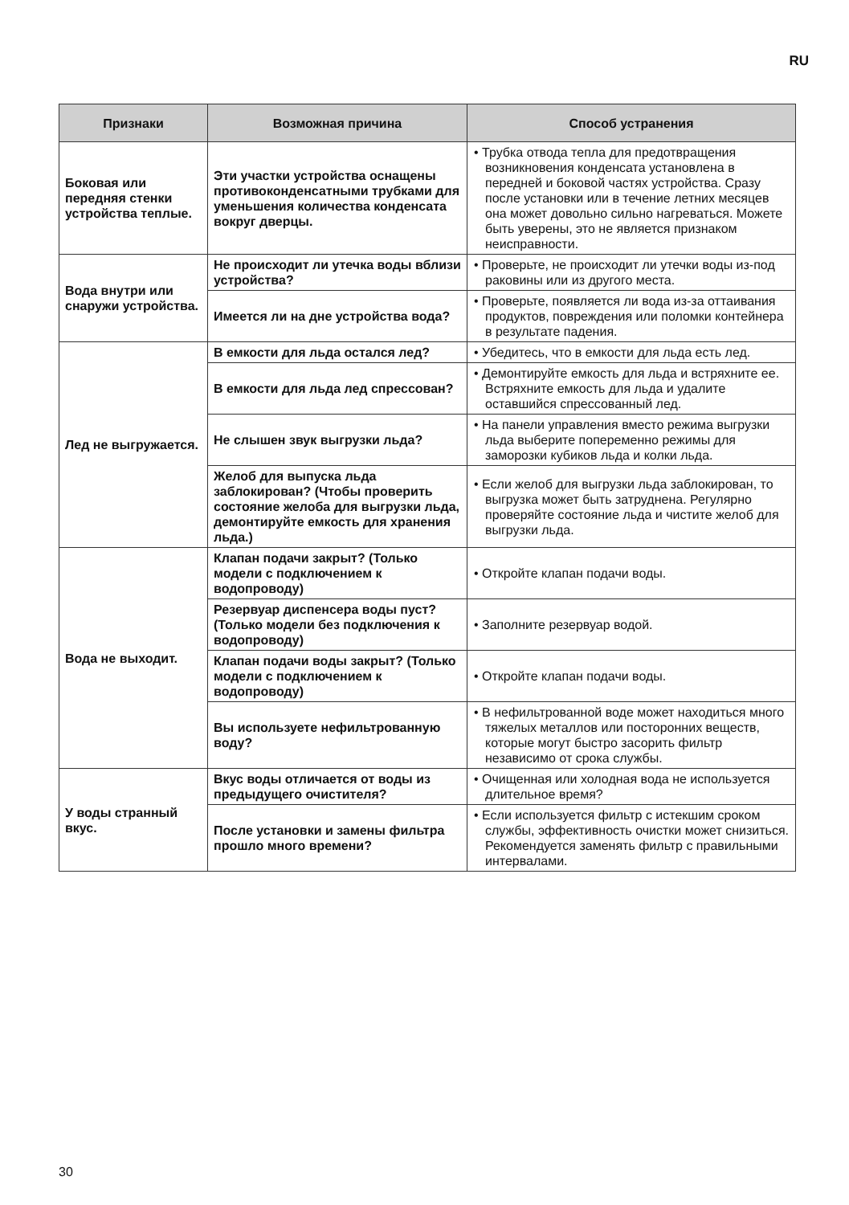RU
| Признаки | Возможная причина | Способ устранения |
| --- | --- | --- |
| Боковая или передняя стенки устройства теплые. | Эти участки устройства оснащены противоконденсатными трубками для уменьшения количества конденсата вокруг дверцы. | • Трубка отвода тепла для предотвращения возникновения конденсата установлена в передней и боковой частях устройства. Сразу после установки или в течение летних месяцев она может довольно сильно нагреваться. Можете быть уверены, это не является признаком неисправности. |
| Вода внутри или снаружи устройства. | Не происходит ли утечка воды вблизи устройства? | • Проверьте, не происходит ли утечки воды из-под раковины или из другого места. |
| | Имеется ли на дне устройства вода? | • Проверьте, появляется ли вода из-за оттаивания продуктов, повреждения или поломки контейнера в результате падения. |
| Лед не выгружается. | В емкости для льда остался лед? | • Убедитесь, что в емкости для льда есть лед. |
| | В емкости для льда лед спрессован? | • Демонтируйте емкость для льда и встряхните ее. Встряхните емкость для льда и удалите оставшийся спрессованный лед. |
| | Не слышен звук выгрузки льда? | • На панели управления вместо режима выгрузки льда выберите попеременно режимы для заморозки кубиков льда и колки льда. |
| | Желоб для выпуска льда заблокирован? (Чтобы проверить состояние желоба для выгрузки льда, демонтируйте емкость для хранения льда.) | • Если желоб для выгрузки льда заблокирован, то выгрузка может быть затруднена. Регулярно проверяйте состояние льда и чистите желоб для выгрузки льда. |
| Вода не выходит. | Клапан подачи закрыт? (Только модели с подключением к водопроводу) | • Откройте клапан подачи воды. |
| | Резервуар диспенсера воды пуст? (Только модели без подключения к водопроводу) | • Заполните резервуар водой. |
| | Клапан подачи воды закрыт? (Только модели с подключением к водопроводу) | • Откройте клапан подачи воды. |
| | Вы используете нефильтрованную воду? | • В нефильтрованной воде может находиться много тяжелых металлов или посторонних веществ, которые могут быстро засорить фильтр независимо от срока службы. |
| У воды странный вкус. | Вкус воды отличается от воды из предыдущего очистителя? | • Очищенная или холодная вода не используется длительное время? |
| | После установки и замены фильтра прошло много времени? | • Если используется фильтр с истекшим сроком службы, эффективность очистки может снизиться. Рекомендуется заменять фильтр с правильными интервалами. |
30